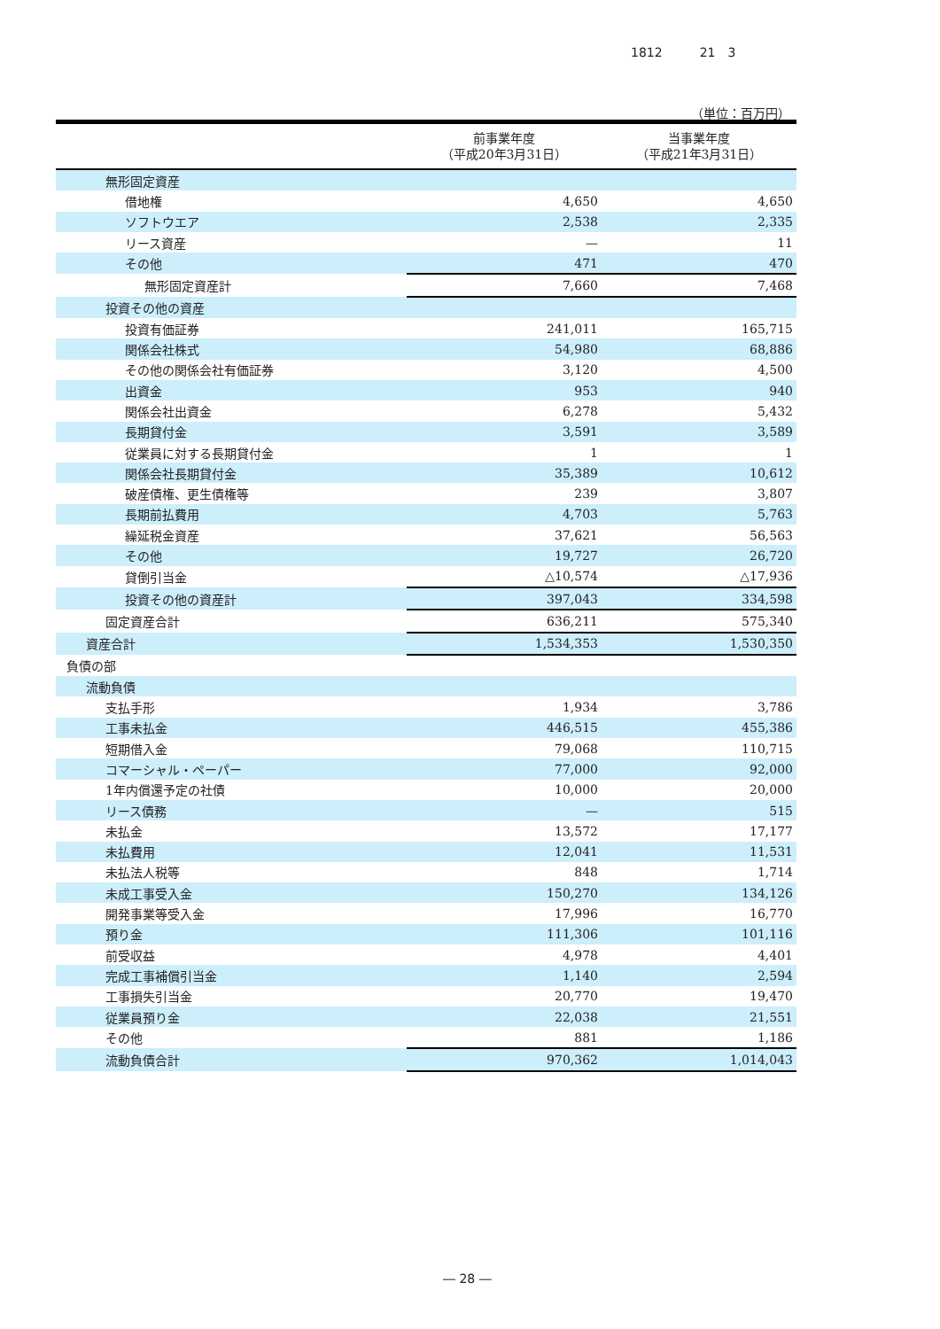1812　　　21　3
（単位：百万円）
| | 前事業年度 （平成20年3月31日） | 当事業年度 （平成21年3月31日） |
| --- | --- | --- |
| 無形固定資産 | | |
| 借地権 | 4,650 | 4,650 |
| ソフトウエア | 2,538 | 2,335 |
| リース資産 | — | 11 |
| その他 | 471 | 470 |
| 無形固定資産計 | 7,660 | 7,468 |
| 投資その他の資産 | | |
| 投資有価証券 | 241,011 | 165,715 |
| 関係会社株式 | 54,980 | 68,886 |
| その他の関係会社有価証券 | 3,120 | 4,500 |
| 出資金 | 953 | 940 |
| 関係会社出資金 | 6,278 | 5,432 |
| 長期貸付金 | 3,591 | 3,589 |
| 従業員に対する長期貸付金 | 1 | 1 |
| 関係会社長期貸付金 | 35,389 | 10,612 |
| 破産債権、更生債権等 | 239 | 3,807 |
| 長期前払費用 | 4,703 | 5,763 |
| 繰延税金資産 | 37,621 | 56,563 |
| その他 | 19,727 | 26,720 |
| 貸倒引当金 | △10,574 | △17,936 |
| 投資その他の資産計 | 397,043 | 334,598 |
| 固定資産合計 | 636,211 | 575,340 |
| 資産合計 | 1,534,353 | 1,530,350 |
| 負債の部 | | |
| 流動負債 | | |
| 支払手形 | 1,934 | 3,786 |
| 工事未払金 | 446,515 | 455,386 |
| 短期借入金 | 79,068 | 110,715 |
| コマーシャル・ペーパー | 77,000 | 92,000 |
| 1年内償還予定の社債 | 10,000 | 20,000 |
| リース債務 | — | 515 |
| 未払金 | 13,572 | 17,177 |
| 未払費用 | 12,041 | 11,531 |
| 未払法人税等 | 848 | 1,714 |
| 未成工事受入金 | 150,270 | 134,126 |
| 開発事業等受入金 | 17,996 | 16,770 |
| 預り金 | 111,306 | 101,116 |
| 前受収益 | 4,978 | 4,401 |
| 完成工事補償引当金 | 1,140 | 2,594 |
| 工事損失引当金 | 20,770 | 19,470 |
| 従業員預り金 | 22,038 | 21,551 |
| その他 | 881 | 1,186 |
| 流動負債合計 | 970,362 | 1,014,043 |
― 28 ―